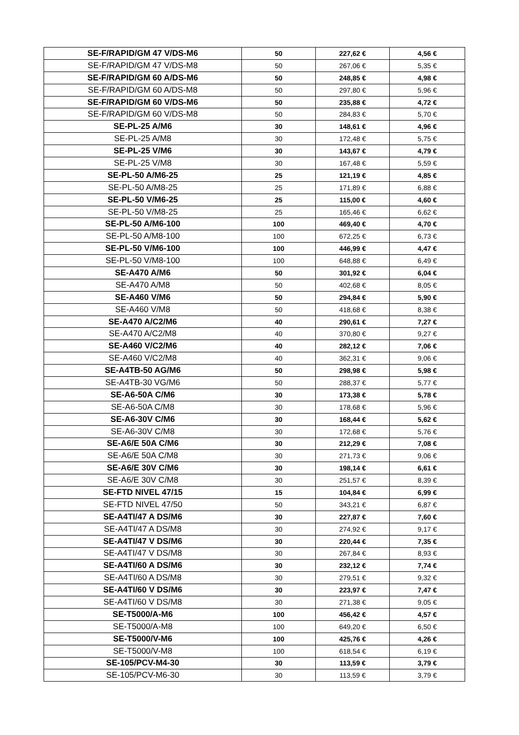| SE-F/RAPID/GM 47 V/DS-M6 | 50 | 227,62 € | 4,56 € |
| SE-F/RAPID/GM 47 V/DS-M8 | 50 | 267,06 € | 5,35 € |
| SE-F/RAPID/GM 60 A/DS-M6 | 50 | 248,85 € | 4,98 € |
| SE-F/RAPID/GM 60 A/DS-M8 | 50 | 297,80 € | 5,96 € |
| SE-F/RAPID/GM 60 V/DS-M6 | 50 | 235,88 € | 4,72 € |
| SE-F/RAPID/GM 60 V/DS-M8 | 50 | 284,83 € | 5,70 € |
| SE-PL-25 A/M6 | 30 | 148,61 € | 4,96 € |
| SE-PL-25 A/M8 | 30 | 172,48 € | 5,75 € |
| SE-PL-25 V/M6 | 30 | 143,67 € | 4,79 € |
| SE-PL-25 V/M8 | 30 | 167,48 € | 5,59 € |
| SE-PL-50 A/M6-25 | 25 | 121,19 € | 4,85 € |
| SE-PL-50 A/M8-25 | 25 | 171,89 € | 6,88 € |
| SE-PL-50 V/M6-25 | 25 | 115,00 € | 4,60 € |
| SE-PL-50 V/M8-25 | 25 | 165,46 € | 6,62 € |
| SE-PL-50 A/M6-100 | 100 | 469,40 € | 4,70 € |
| SE-PL-50 A/M8-100 | 100 | 672,25 € | 6,73 € |
| SE-PL-50 V/M6-100 | 100 | 446,99 € | 4,47 € |
| SE-PL-50 V/M8-100 | 100 | 648,88 € | 6,49 € |
| SE-A470 A/M6 | 50 | 301,92 € | 6,04 € |
| SE-A470 A/M8 | 50 | 402,68 € | 8,05 € |
| SE-A460 V/M6 | 50 | 294,84 € | 5,90 € |
| SE-A460 V/M8 | 50 | 418,68 € | 8,38 € |
| SE-A470 A/C2/M6 | 40 | 290,61 € | 7,27 € |
| SE-A470 A/C2/M8 | 40 | 370,80 € | 9,27 € |
| SE-A460 V/C2/M6 | 40 | 282,12 € | 7,06 € |
| SE-A460 V/C2/M8 | 40 | 362,31 € | 9,06 € |
| SE-A4TB-50 AG/M6 | 50 | 298,98 € | 5,98 € |
| SE-A4TB-30 VG/M6 | 50 | 288,37 € | 5,77 € |
| SE-A6-50A C/M6 | 30 | 173,38 € | 5,78 € |
| SE-A6-50A C/M8 | 30 | 178,68 € | 5,96 € |
| SE-A6-30V C/M6 | 30 | 168,44 € | 5,62 € |
| SE-A6-30V C/M8 | 30 | 172,68 € | 5,76 € |
| SE-A6/E 50A C/M6 | 30 | 212,29 € | 7,08 € |
| SE-A6/E 50A C/M8 | 30 | 271,73 € | 9,06 € |
| SE-A6/E 30V C/M6 | 30 | 198,14 € | 6,61 € |
| SE-A6/E 30V C/M8 | 30 | 251,57 € | 8,39 € |
| SE-FTD NIVEL 47/15 | 15 | 104,84 € | 6,99 € |
| SE-FTD NIVEL 47/50 | 50 | 343,21 € | 6,87 € |
| SE-A4TI/47 A DS/M6 | 30 | 227,87 € | 7,60 € |
| SE-A4TI/47 A DS/M8 | 30 | 274,92 € | 9,17 € |
| SE-A4TI/47 V DS/M6 | 30 | 220,44 € | 7,35 € |
| SE-A4TI/47 V DS/M8 | 30 | 267,84 € | 8,93 € |
| SE-A4TI/60 A DS/M6 | 30 | 232,12 € | 7,74 € |
| SE-A4TI/60 A DS/M8 | 30 | 279,51 € | 9,32 € |
| SE-A4TI/60 V DS/M6 | 30 | 223,97 € | 7,47 € |
| SE-A4TI/60 V DS/M8 | 30 | 271,38 € | 9,05 € |
| SE-T5000/A-M6 | 100 | 456,42 € | 4,57 € |
| SE-T5000/A-M8 | 100 | 649,20 € | 6,50 € |
| SE-T5000/V-M6 | 100 | 425,76 € | 4,26 € |
| SE-T5000/V-M8 | 100 | 618,54 € | 6,19 € |
| SE-105/PCV-M4-30 | 30 | 113,59 € | 3,79 € |
| SE-105/PCV-M6-30 | 30 | 113,59 € | 3,79 € |